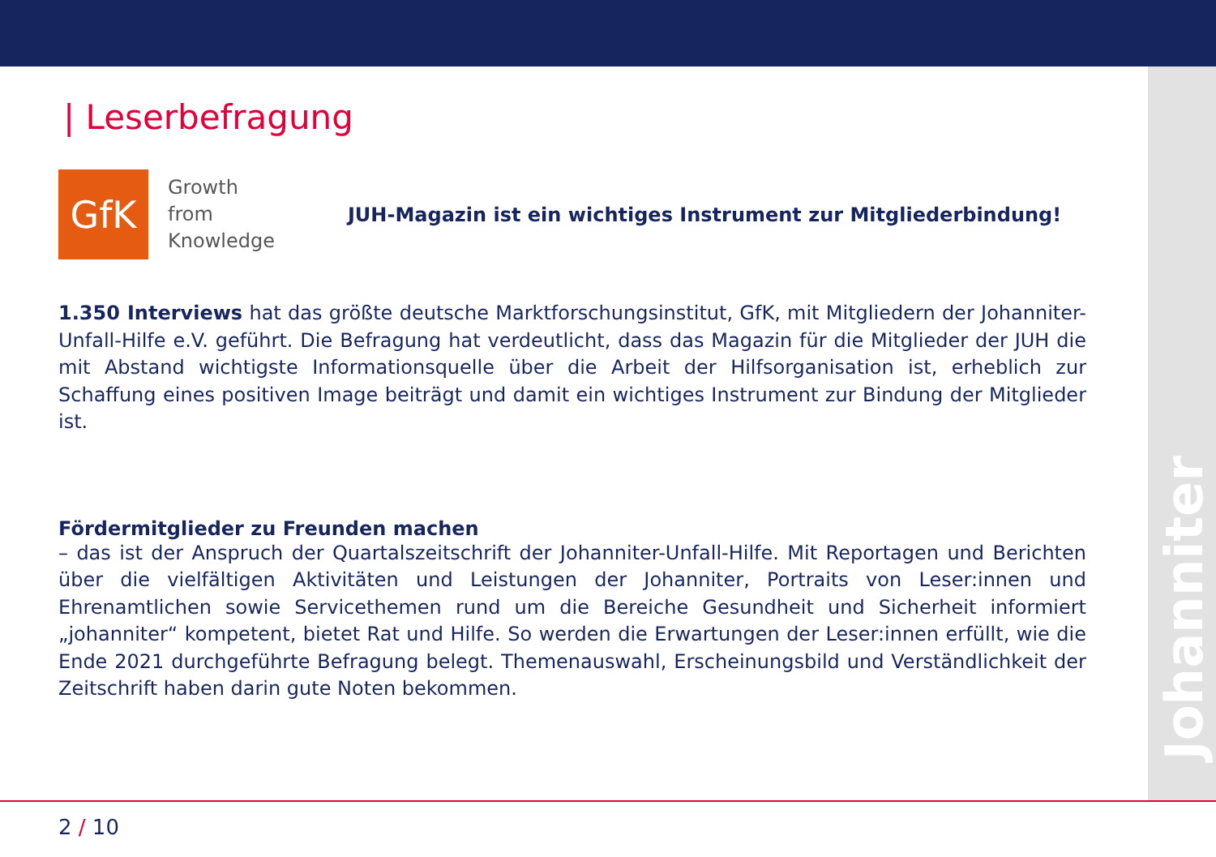Johanniter
| Leserbefragung
GfK
Growth
from
Knowledge
JUH-Magazin ist ein wichtiges Instrument zur Mitgliederbindung!
1.350 Interviews hat das größte deutsche Marktforschungsinstitut, GfK, mit Mitgliedern der Johanniter-Unfall-Hilfe e.V. geführt. Die Befragung hat verdeutlicht, dass das Magazin für die Mitglieder der JUH die mit Abstand wichtigste Informationsquelle über die Arbeit der Hilfsorganisation ist, erheblich zur Schaffung eines positiven Image beiträgt und damit ein wichtiges Instrument zur Bindung der Mitglieder ist.
Fördermitglieder zu Freunden machen
– das ist der Anspruch der Quartalszeitschrift der Johanniter-Unfall-Hilfe. Mit Reportagen und Berichten über die vielfältigen Aktivitäten und Leistungen der Johanniter, Portraits von Leser:innen und Ehrenamtlichen sowie Servicethemen rund um die Bereiche Gesundheit und Sicherheit informiert „johanniter“ kompetent, bietet Rat und Hilfe. So werden die Erwartungen der Leser:innen erfüllt, wie die Ende 2021 durchgeführte Befragung belegt. Themenauswahl, Erscheinungsbild und Verständlichkeit der Zeitschrift haben darin gute Noten bekommen.
2 / 10